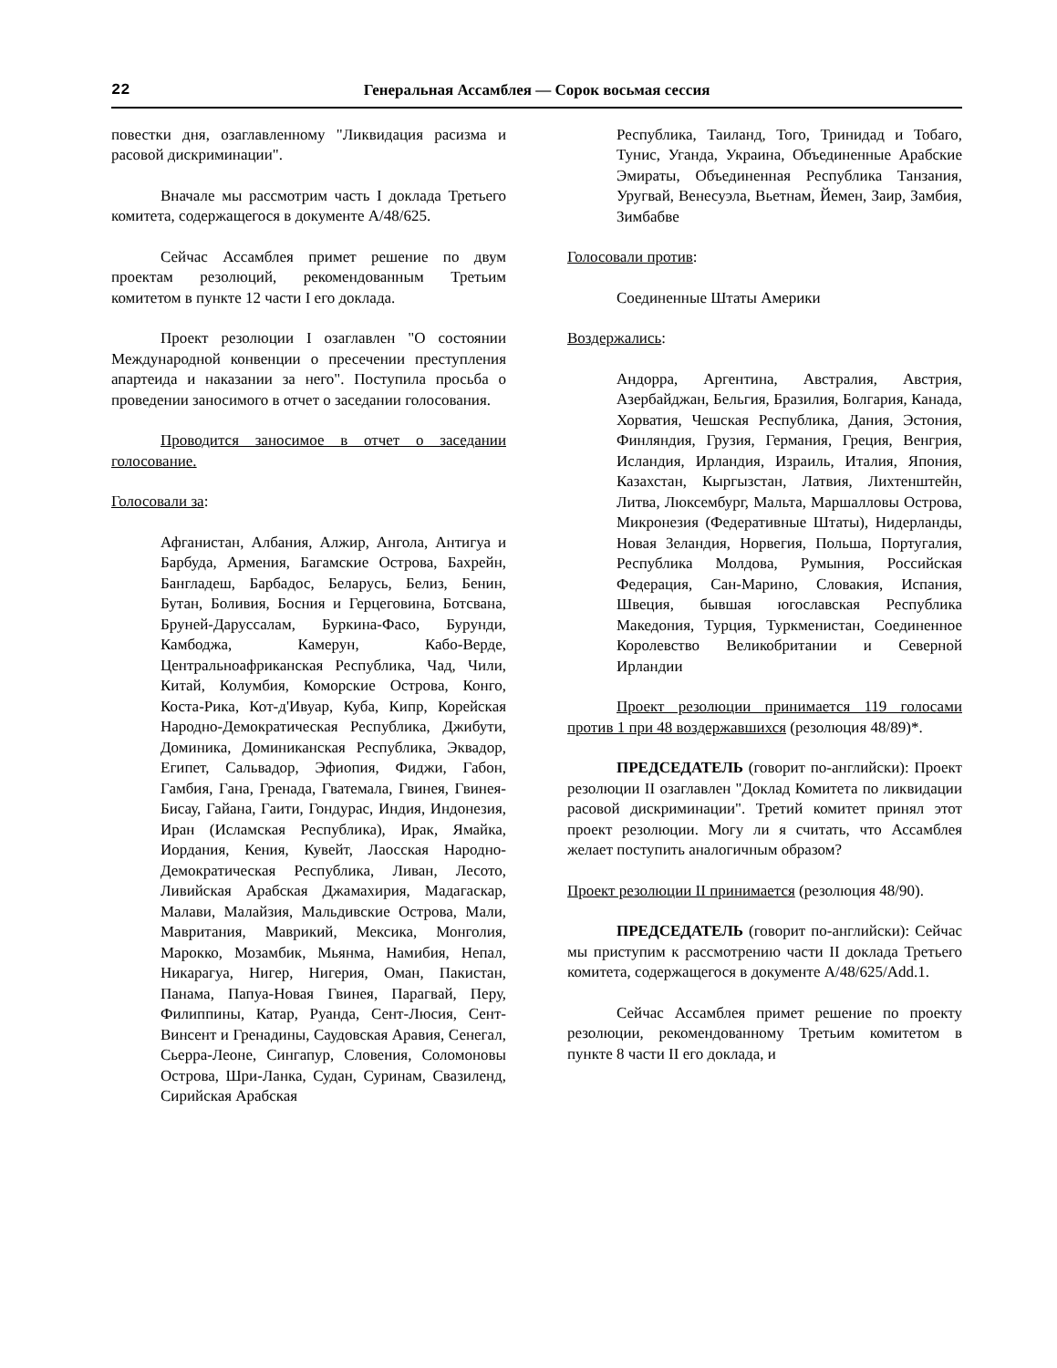22 Генеральная Ассамблея — Сорок восьмая сессия
повестки дня, озаглавленному "Ликвидация расизма и расовой дискриминации".
Вначале мы рассмотрим часть I доклада Третьего комитета, содержащегося в документе A/48/625.
Сейчас Ассамблея примет решение по двум проектам резолюций, рекомендованным Третьим комитетом в пункте 12 части I его доклада.
Проект резолюции I озаглавлен "О состоянии Международной конвенции о пресечении преступления апартеида и наказании за него". Поступила просьба о проведении заносимого в отчет о заседании голосования.
Проводится заносимое в отчет о заседании голосование.
Голосовали за:
Афганистан, Албания, Алжир, Ангола, Антигуа и Барбуда, Армения, Багамские Острова, Бахрейн, Бангладеш, Барбадос, Беларусь, Белиз, Бенин, Бутан, Боливия, Босния и Герцеговина, Ботсвана, Бруней-Даруссалам, Буркина-Фасо, Бурунди, Камбоджа, Камерун, Кабо-Верде, Центральноафриканская Республика, Чад, Чили, Китай, Колумбия, Коморские Острова, Конго, Коста-Рика, Кот-д'Ивуар, Куба, Кипр, Корейская Народно-Демократическая Республика, Джибути, Доминика, Доминиканская Республика, Эквадор, Египет, Сальвадор, Эфиопия, Фиджи, Габон, Гамбия, Гана, Гренада, Гватемала, Гвинея, Гвинея-Бисау, Гайана, Гаити, Гондурас, Индия, Индонезия, Иран (Исламская Республика), Ирак, Ямайка, Иордания, Кения, Кувейт, Лаосская Народно-Демократическая Республика, Ливан, Лесото, Ливийская Арабская Джамахирия, Мадагаскар, Малави, Малайзия, Мальдивские Острова, Мали, Мавритания, Маврикий, Мексика, Монголия, Марокко, Мозамбик, Мьянма, Намибия, Непал, Никарагуа, Нигер, Нигерия, Оман, Пакистан, Панама, Папуа-Новая Гвинея, Парагвай, Перу, Филиппины, Катар, Руанда, Сент-Люсия, Сент-Винсент и Гренадины, Саудовская Аравия, Сенегал, Сьерра-Леоне, Сингапур, Словения, Соломоновы Острова, Шри-Ланка, Судан, Суринам, Свазиленд, Сирийская Арабская
Республика, Таиланд, Того, Тринидад и Тобаго, Тунис, Уганда, Украина, Объединенные Арабские Эмираты, Объединенная Республика Танзания, Уругвай, Венесуэла, Вьетнам, Йемен, Заир, Замбия, Зимбабве
Голосовали против:
Соединенные Штаты Америки
Воздержались:
Андорра, Аргентина, Австралия, Австрия, Азербайджан, Бельгия, Бразилия, Болгария, Канада, Хорватия, Чешская Республика, Дания, Эстония, Финляндия, Грузия, Германия, Греция, Венгрия, Исландия, Ирландия, Израиль, Италия, Япония, Казахстан, Кыргызстан, Латвия, Лихтенштейн, Литва, Люксембург, Мальта, Маршалловы Острова, Микронезия (Федеративные Штаты), Нидерланды, Новая Зеландия, Норвегия, Польша, Португалия, Республика Молдова, Румыния, Российская Федерация, Сан-Марино, Словакия, Испания, Швеция, бывшая югославская Республика Македония, Турция, Туркменистан, Соединенное Королевство Великобритании и Северной Ирландии
Проект резолюции принимается 119 голосами против 1 при 48 воздержавшихся (резолюция 48/89)*.
ПРЕДСЕДАТЕЛЬ (говорит по-английски): Проект резолюции II озаглавлен "Доклад Комитета по ликвидации расовой дискриминации". Третий комитет принял этот проект резолюции. Могу ли я считать, что Ассамблея желает поступить аналогичным образом?
Проект резолюции II принимается (резолюция 48/90).
ПРЕДСЕДАТЕЛЬ (говорит по-английски): Сейчас мы приступим к рассмотрению части II доклада Третьего комитета, содержащегося в документе A/48/625/Add.1.
Сейчас Ассамблея примет решение по проекту резолюции, рекомендованному Третьим комитетом в пункте 8 части II его доклада, и